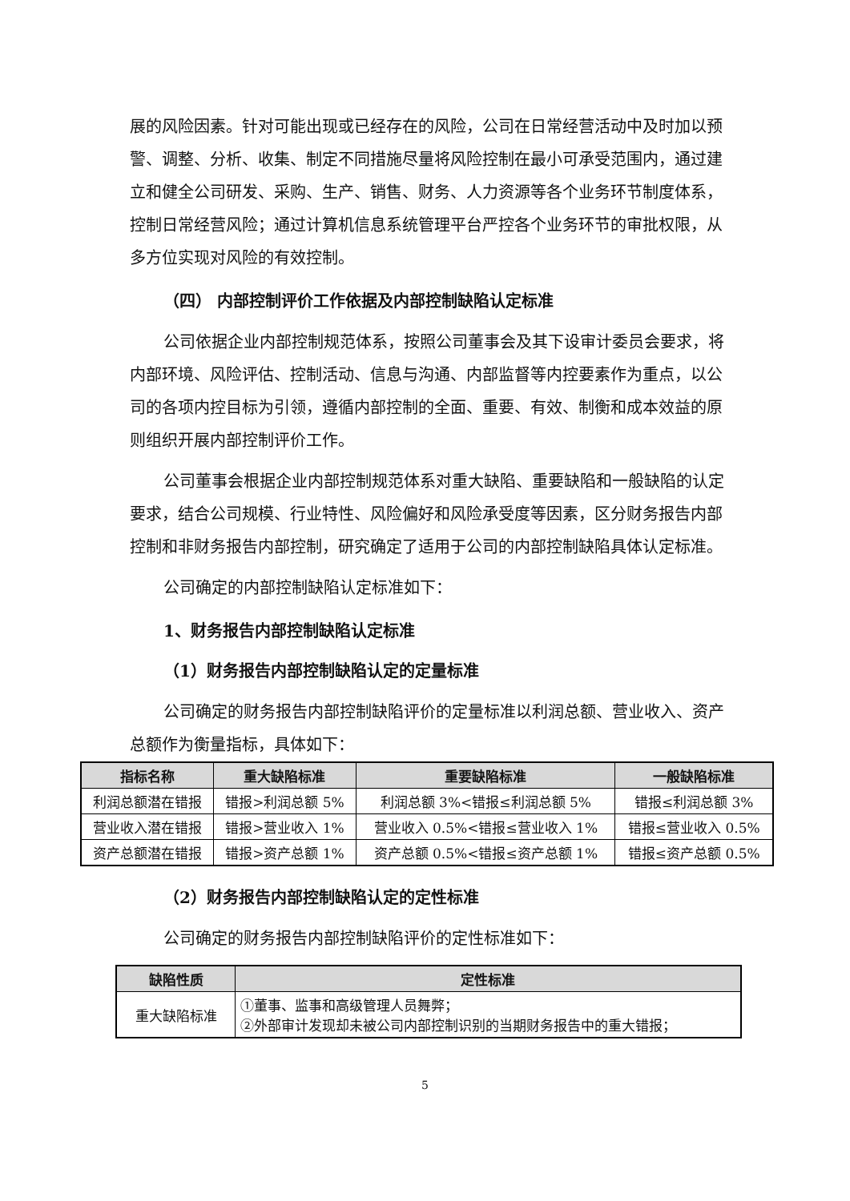展的风险因素。针对可能出现或已经存在的风险，公司在日常经营活动中及时加以预警、调整、分析、收集、制定不同措施尽量将风险控制在最小可承受范围内，通过建立和健全公司研发、采购、生产、销售、财务、人力资源等各个业务环节制度体系，控制日常经营风险；通过计算机信息系统管理平台严控各个业务环节的审批权限，从多方位实现对风险的有效控制。
（四） 内部控制评价工作依据及内部控制缺陷认定标准
公司依据企业内部控制规范体系，按照公司董事会及其下设审计委员会要求，将内部环境、风险评估、控制活动、信息与沟通、内部监督等内控要素作为重点，以公司的各项内控目标为引领，遵循内部控制的全面、重要、有效、制衡和成本效益的原则组织开展内部控制评价工作。
公司董事会根据企业内部控制规范体系对重大缺陷、重要缺陷和一般缺陷的认定要求，结合公司规模、行业特性、风险偏好和风险承受度等因素，区分财务报告内部控制和非财务报告内部控制，研究确定了适用于公司的内部控制缺陷具体认定标准。
公司确定的内部控制缺陷认定标准如下：
1、财务报告内部控制缺陷认定标准
（1）财务报告内部控制缺陷认定的定量标准
公司确定的财务报告内部控制缺陷评价的定量标准以利润总额、营业收入、资产总额作为衡量指标，具体如下：
| 指标名称 | 重大缺陷标准 | 重要缺陷标准 | 一般缺陷标准 |
| --- | --- | --- | --- |
| 利润总额潜在错报 | 错报>利润总额 5% | 利润总额 3%<错报≤利润总额 5% | 错报≤利润总额 3% |
| 营业收入潜在错报 | 错报>营业收入 1% | 营业收入 0.5%<错报≤营业收入 1% | 错报≤营业收入 0.5% |
| 资产总额潜在错报 | 错报>资产总额 1% | 资产总额 0.5%<错报≤资产总额 1% | 错报≤资产总额 0.5% |
（2）财务报告内部控制缺陷认定的定性标准
公司确定的财务报告内部控制缺陷评价的定性标准如下：
| 缺陷性质 | 定性标准 |
| --- | --- |
| 重大缺陷标准 | ①董事、监事和高级管理人员舞弊； ②外部审计发现却未被公司内部控制识别的当期财务报告中的重大错报； |
5